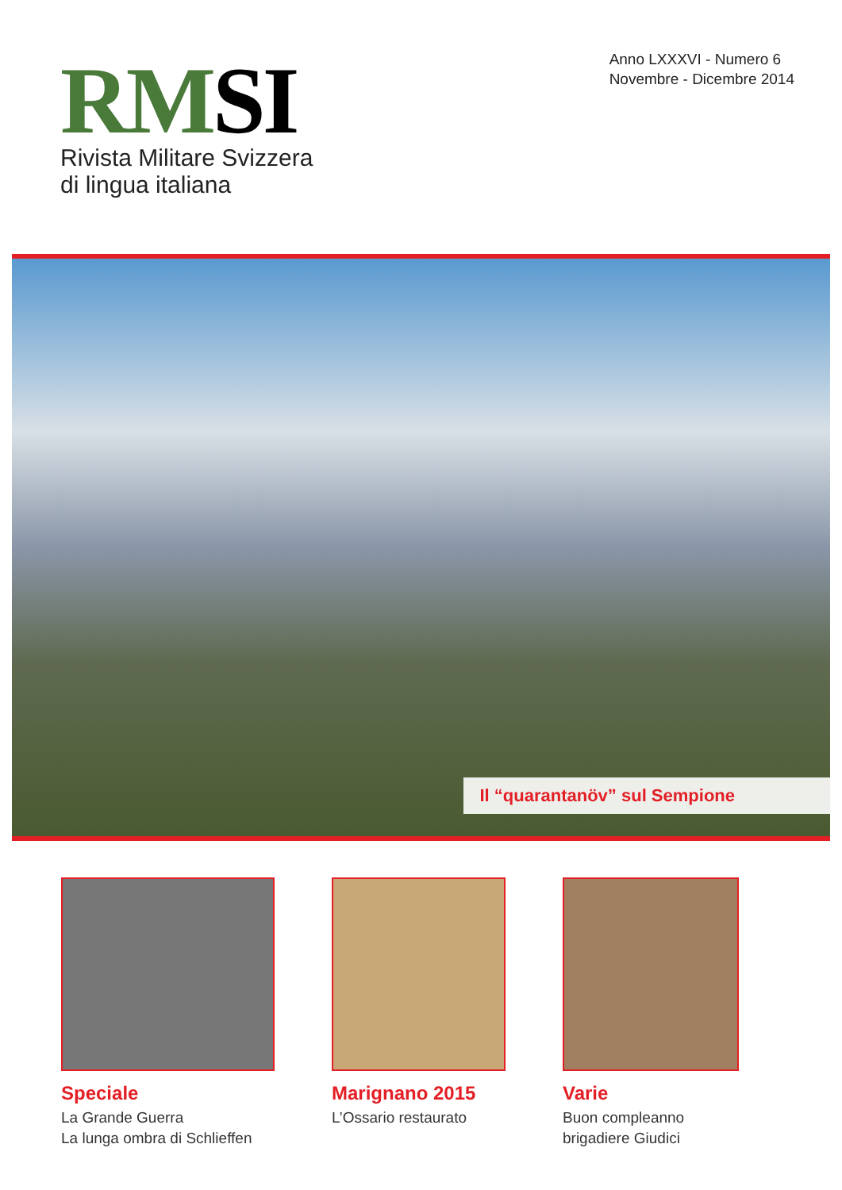RMSI
Rivista Militare Svizzera
di lingua italiana
Anno LXXXVI - Numero 6
Novembre - Dicembre 2014
Il “quarantanöv” sul Sempione
Speciale
La Grande Guerra
La lunga ombra di Schlieffen
Marignano 2015
L’Ossario restaurato
Varie
Buon compleanno
brigadiere Giudici